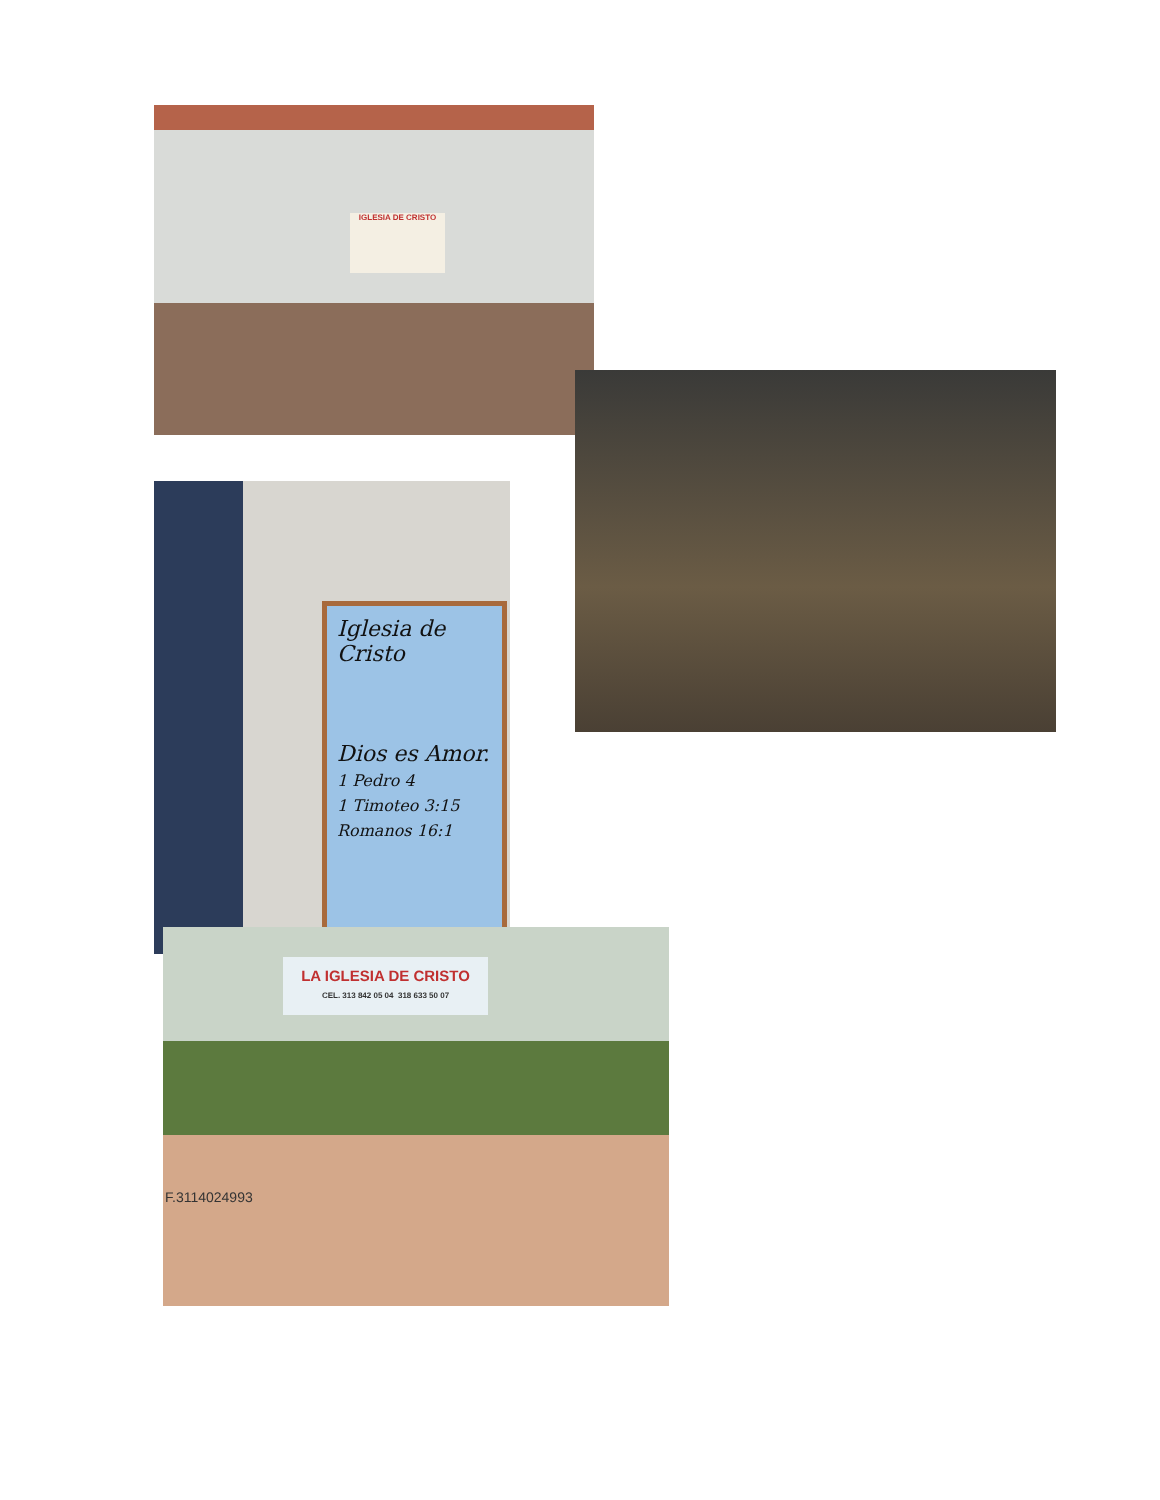IGLESIA DE CRISTO
Iglesia de Cristo
Dios es Amor.
1 Pedro 4
1 Timoteo 3:15
Romanos 16:1
LA IGLESIA DE CRISTO
CEL. 313 842 05 04 318 633 50 07
F.3114024993